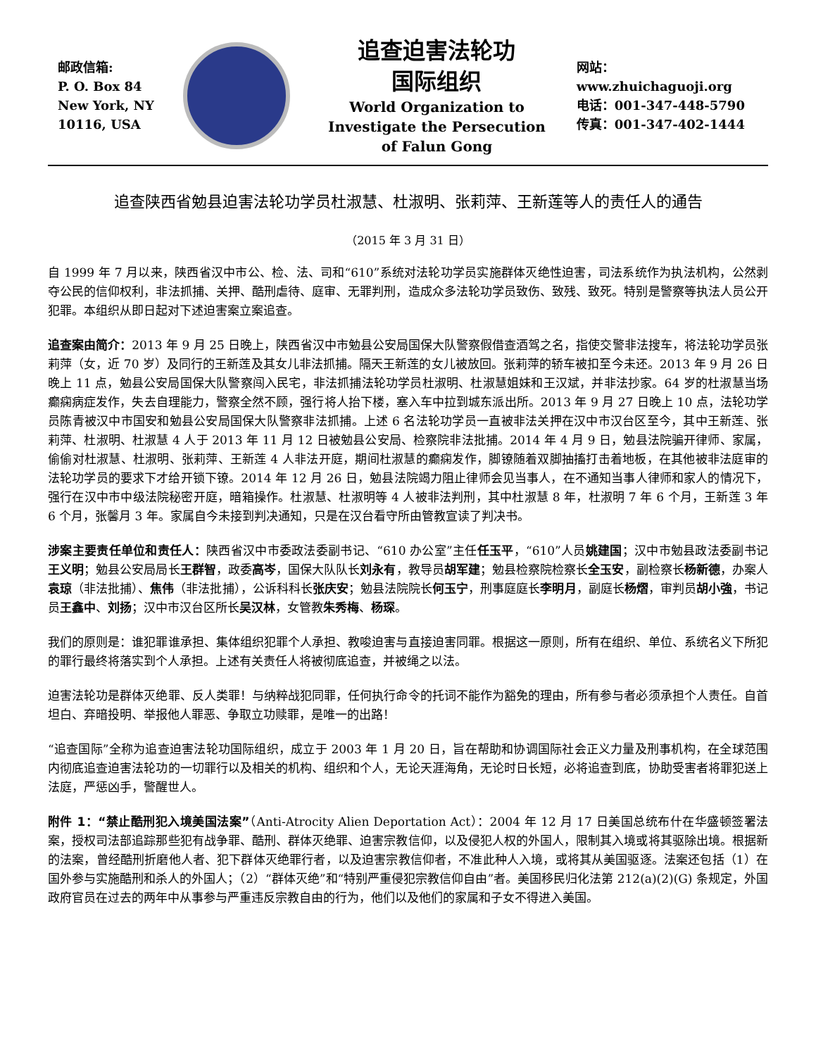邮政信箱:
P. O. Box 84
New York, NY
10116, USA
追查迫害法轮功
国际组织
World Organization to Investigate the Persecution of Falun Gong
网站：www.zhuichaguoji.org
电话：001-347-448-5790
传真：001-347-402-1444
追查陕西省勉县迫害法轮功学员杜淑慧、杜淑明、张莉萍、王新莲等人的责任人的通告
（2015 年 3 月 31 日）
自 1999 年 7 月以来，陕西省汉中市公、检、法、司和“610”系统对法轮功学员实施群体灭绝性迫害，司法系统作为执法机构，公然剥夺公民的信仰权利，非法抓捕、关押、酷刑虐待、庭审、无罪判刑，造成众多法轮功学员致伤、致残、致死。特别是警察等执法人员公开犯罪。本组织从即日起对下述迫害案立案追查。
追查案由简介：2013 年 9 月 25 日晚上，陕西省汉中市勉县公安局国保大队警察假借查酒驾之名，指使交警非法搜车，将法轮功学员张莉萍（女，近 70 岁）及同行的王新莲及其女儿非法抓捕。隔天王新莲的女儿被放回。张莉萍的轿车被扣至今未还。2013 年 9 月 26 日晚上 11 点，勉县公安局国保大队警察闯入民宅，非法抓捕法轮功学员杜淑明、杜淑慧姐妹和王汉斌，并非法抄家。64 岁的杜淑慧当场癫痫病症发作，失去自理能力，警察全然不顾，强行将人抬下楼，塞入车中拉到城东派出所。2013 年 9 月 27 日晚上 10 点，法轮功学员陈青被汉中市国安和勉县公安局国保大队警察非法抓捕。上述 6 名法轮功学员一直被非法关押在汉中市汉台区至今，其中王新莲、张莉萍、杜淑明、杜淑慧 4 人于 2013 年 11 月 12 日被勉县公安局、检察院非法批捕。2014 年 4 月 9 日，勉县法院骗开律师、家属，偷偷对杜淑慧、杜淑明、张莉萍、王新莲 4 人非法开庭，期间杜淑慧的癫痫发作，脚镣随着双脚抽搐打击着地板，在其他被非法庭审的法轮功学员的要求下才给开锁下镣。2014 年 12 月 26 日，勉县法院竭力阻止律师会见当事人，在不通知当事人律师和家人的情况下，强行在汉中市中级法院秘密开庭，暗箱操作。杜淑慧、杜淑明等 4 人被非法判刑，其中杜淑慧 8 年，杜淑明 7 年 6 个月，王新莲 3 年 6 个月，张馨月 3 年。家属自今未接到判决通知，只是在汉台看守所由管教宣读了判决书。
涉案主要责任单位和责任人：陕西省汉中市委政法委副书记、“610 办公室”主任任玉平，“610”人员姚建国；汉中市勉县政法委副书记王义明；勉县公安局局长王群智，政委高岑，国保大队队长刘永有，教导员胡军建；勉县检察院检察长全玉安，副检察长杨新德，办案人袁琼（非法批捕）、焦伟（非法批捕），公诉科科长张庆安；勉县法院院长何玉宁，刑事庭庭长李明月，副庭长杨熠，审判员胡小強，书记员王鑫中、刘扬；汉中市汉台区所长吴汉林，女管教朱秀梅、杨琛。
我们的原则是：谁犯罪谁承担、集体组织犯罪个人承担、教唆迫害与直接迫害同罪。根据这一原则，所有在组织、单位、系统名义下所犯的罪行最终将落实到个人承担。上述有关责任人将被彻底追查，并被绳之以法。
迫害法轮功是群体灭绝罪、反人类罪！与纳粹战犯同罪，任何执行命令的托词不能作为豁免的理由，所有参与者必须承担个人责任。自首坦白、弃暗投明、举报他人罪恶、争取立功赎罪，是唯一的出路！
“追查国际”全称为追查迫害法轮功国际组织，成立于 2003 年 1 月 20 日，旨在帮助和协调国际社会正义力量及刑事机构，在全球范围内彻底追查迫害法轮功的一切罪行以及相关的机构、组织和个人，无论天涯海角，无论时日长短，必将追查到底，协助受害者将罪犯送上法庭，严惩凶手，警醒世人。
附件 1：“禁止酷刑犯入境美国法案”（Anti-Atrocity Alien Deportation Act）：2004 年 12 月 17 日美国总统布什在华盛顿签署法案，授权司法部追踪那些犯有战争罪、酷刑、群体灭绝罪、迫害宗教信仰，以及侵犯人权的外国人，限制其入境或将其驱除出境。根据新的法案，曾经酷刑折磨他人者、犯下群体灭绝罪行者，以及迫害宗教信仰者，不准此种人入境，或将其从美国驱逐。法案还包括（1）在国外参与实施酷刑和杀人的外国人；（2）“群体灭绝”和“特别严重侵犯宗教信仰自由”者。美国移民归化法第 212(a)(2)(G) 条规定，外国政府官员在过去的两年中从事参与严重违反宗教自由的行为，他们以及他们的家属和子女不得进入美国。